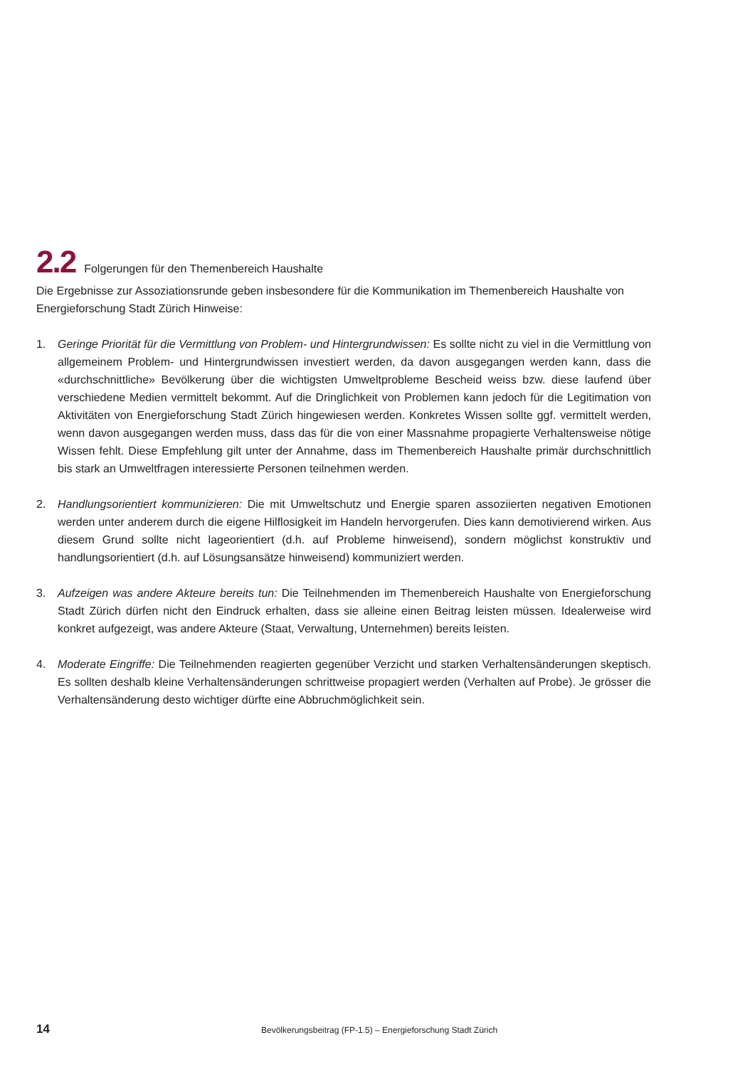2.2 Folgerungen für den Themenbereich Haushalte
Die Ergebnisse zur Assoziationsrunde geben insbesondere für die Kommunikation im Themenbereich Haushalte von Energieforschung Stadt Zürich Hinweise:
1. Geringe Priorität für die Vermittlung von Problem- und Hintergrundwissen: Es sollte nicht zu viel in die Vermittlung von allgemeinem Problem- und Hintergrundwissen investiert werden, da davon ausgegangen werden kann, dass die «durchschnittliche» Bevölkerung über die wichtigsten Umweltprobleme Bescheid weiss bzw. diese laufend über verschiedene Medien vermittelt bekommt. Auf die Dringlichkeit von Problemen kann jedoch für die Legitimation von Aktivitäten von Energieforschung Stadt Zürich hingewiesen werden. Konkretes Wissen sollte ggf. vermittelt werden, wenn davon ausgegangen werden muss, dass das für die von einer Massnahme propagierte Verhaltensweise nötige Wissen fehlt. Diese Empfehlung gilt unter der Annahme, dass im Themenbereich Haushalte primär durchschnittlich bis stark an Umweltfragen interessierte Personen teilnehmen werden.
2. Handlungsorientiert kommunizieren: Die mit Umweltschutz und Energie sparen assoziierten negativen Emotionen werden unter anderem durch die eigene Hilflosigkeit im Handeln hervorgerufen. Dies kann demotivierend wirken. Aus diesem Grund sollte nicht lageorientiert (d.h. auf Probleme hinweisend), sondern möglichst konstruktiv und handlungsorientiert (d.h. auf Lösungsansätze hinweisend) kommuniziert werden.
3. Aufzeigen was andere Akteure bereits tun: Die Teilnehmenden im Themenbereich Haushalte von Energieforschung Stadt Zürich dürfen nicht den Eindruck erhalten, dass sie alleine einen Beitrag leisten müssen. Idealerweise wird konkret aufgezeigt, was andere Akteure (Staat, Verwaltung, Unternehmen) bereits leisten.
4. Moderate Eingriffe: Die Teilnehmenden reagierten gegenüber Verzicht und starken Verhaltensänderungen skeptisch. Es sollten deshalb kleine Verhaltensänderungen schrittweise propagiert werden (Verhalten auf Probe). Je grösser die Verhaltensänderung desto wichtiger dürfte eine Abbruchmöglichkeit sein.
14 Bevölkerungsbeitrag (FP-1.5) – Energieforschung Stadt Zürich